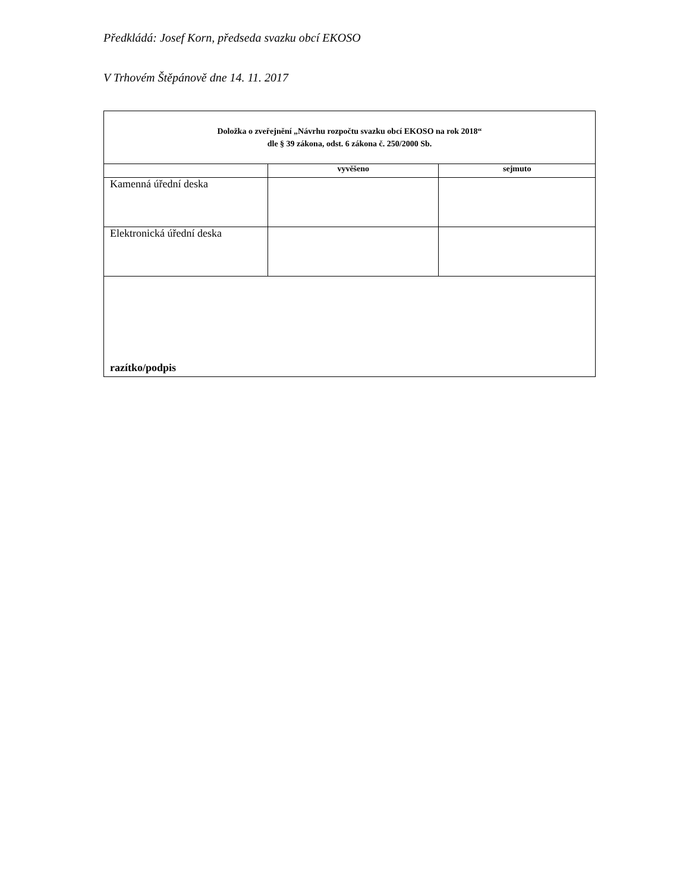Předkládá: Josef Korn, předseda svazku obcí EKOSO
V Trhovém Štěpánově dne 14. 11. 2017
| Doložka o zveřejnění „Návrhu rozpočtu svazku obcí EKOSO na rok 2018“ dle § 39 zákona, odst. 6 zákona č. 250/2000 Sb. | | |
| | vyvěšeno | sejmuto |
| Kamenná úřední deska | | |
| Elektronická úřední deska | | |
| razítko/podpis | | |